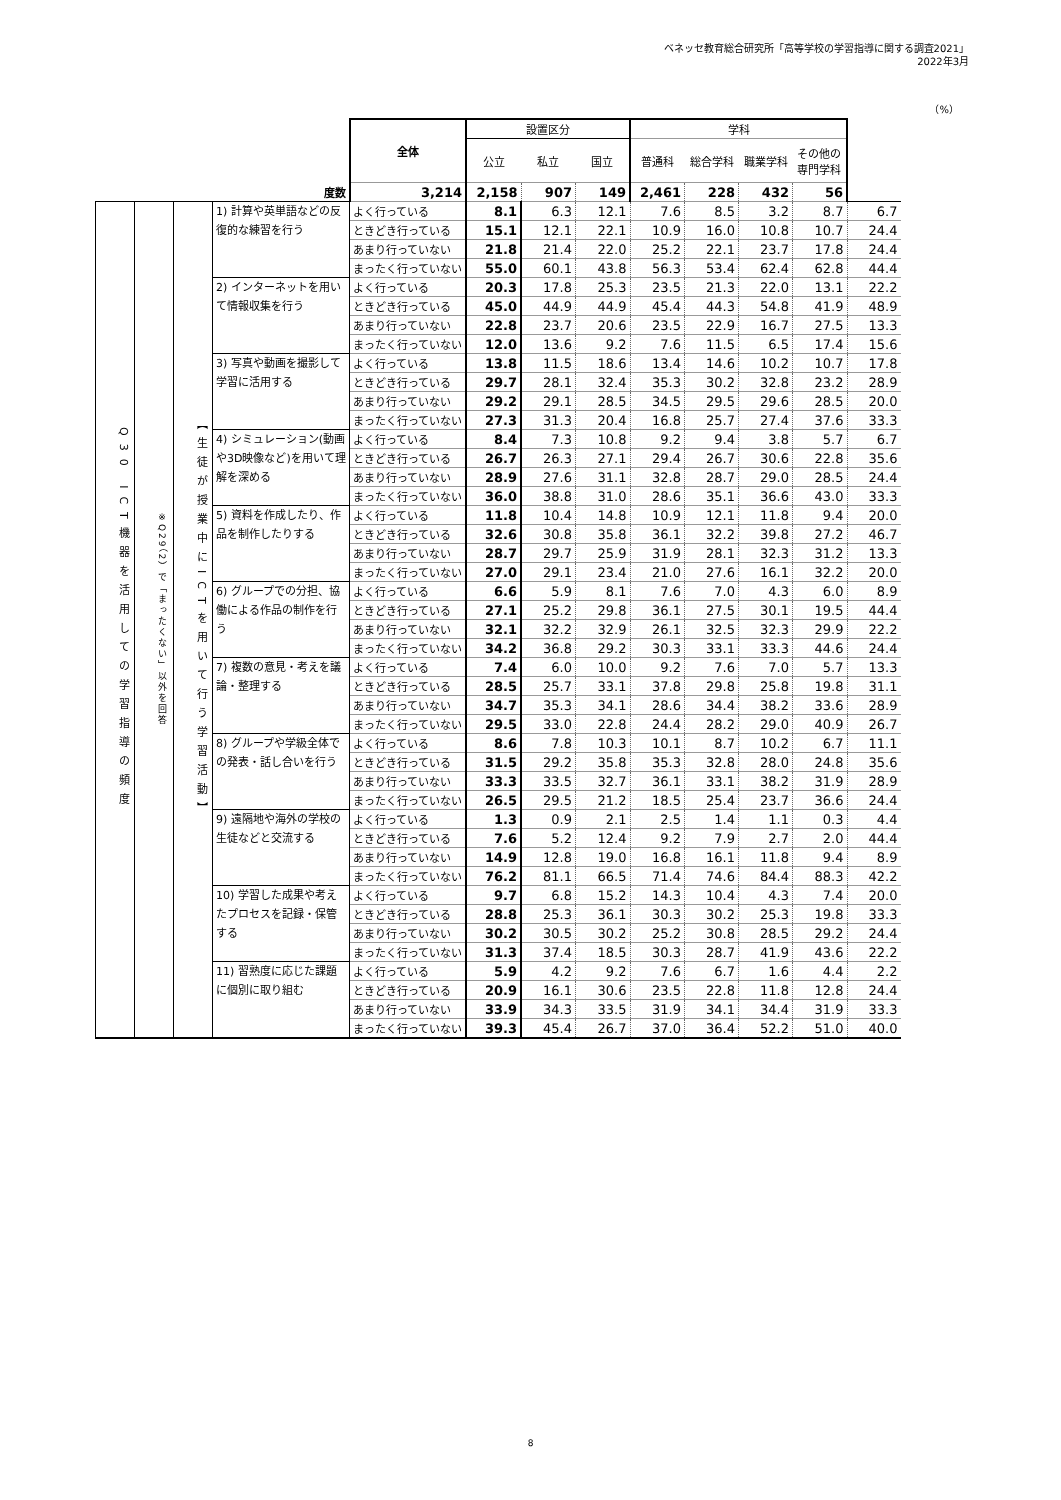ベネッセ教育総合研究所「高等学校の学習指導に関する調査2021」
2022年3月
（%）
| | | | | 全体 | 設置区分 | | | 学科 | | | | |
| | | | | | 公立 | 私立 | 国立 | 普通科 | 総合学科 | 職業学科 | その他の専門学科 | |
| 度数 | | | | 3,214 | 2,158 | 907 | 149 | 2,461 | 228 | 432 | 56 | |
| Q30 ICT機器を活用しての学習指導の頻度 | ※Q29（2）で「まったくない」以外を回答 | 【生徒が授業中にICTを用いて行う学習活動】 | 1) 計算や英単語などの反復的な練習を行う | よく行っている | 8.1 | 6.3 | 12.1 | 7.6 | 8.5 | 3.2 | 8.7 | 6.7 |
| | | | | ときどき行っている | 15.1 | 12.1 | 22.1 | 10.9 | 16.0 | 10.8 | 10.7 | 24.4 |
| | | | | あまり行っていない | 21.8 | 21.4 | 22.0 | 25.2 | 22.1 | 23.7 | 17.8 | 24.4 |
| | | | | まったく行っていない | 55.0 | 60.1 | 43.8 | 56.3 | 53.4 | 62.4 | 62.8 | 44.4 |
| | | | 2) インターネットを用いて情報収集を行う | よく行っている | 20.3 | 17.8 | 25.3 | 23.5 | 21.3 | 22.0 | 13.1 | 22.2 |
| | | | | ときどき行っている | 45.0 | 44.9 | 44.9 | 45.4 | 44.3 | 54.8 | 41.9 | 48.9 |
| | | | | あまり行っていない | 22.8 | 23.7 | 20.6 | 23.5 | 22.9 | 16.7 | 27.5 | 13.3 |
| | | | | まったく行っていない | 12.0 | 13.6 | 9.2 | 7.6 | 11.5 | 6.5 | 17.4 | 15.6 |
| | | | 3) 写真や動画を撮影して学習に活用する | よく行っている | 13.8 | 11.5 | 18.6 | 13.4 | 14.6 | 10.2 | 10.7 | 17.8 |
| | | | | ときどき行っている | 29.7 | 28.1 | 32.4 | 35.3 | 30.2 | 32.8 | 23.2 | 28.9 |
| | | | | あまり行っていない | 29.2 | 29.1 | 28.5 | 34.5 | 29.5 | 29.6 | 28.5 | 20.0 |
| | | | | まったく行っていない | 27.3 | 31.3 | 20.4 | 16.8 | 25.7 | 27.4 | 37.6 | 33.3 |
| | | | 4) シミュレーション(動画や3D映像など)を用いて理解を深める | よく行っている | 8.4 | 7.3 | 10.8 | 9.2 | 9.4 | 3.8 | 5.7 | 6.7 |
| | | | | ときどき行っている | 26.7 | 26.3 | 27.1 | 29.4 | 26.7 | 30.6 | 22.8 | 35.6 |
| | | | | あまり行っていない | 28.9 | 27.6 | 31.1 | 32.8 | 28.7 | 29.0 | 28.5 | 24.4 |
| | | | | まったく行っていない | 36.0 | 38.8 | 31.0 | 28.6 | 35.1 | 36.6 | 43.0 | 33.3 |
| | | | 5) 資料を作成したり、作品を制作したりする | よく行っている | 11.8 | 10.4 | 14.8 | 10.9 | 12.1 | 11.8 | 9.4 | 20.0 |
| | | | | ときどき行っている | 32.6 | 30.8 | 35.8 | 36.1 | 32.2 | 39.8 | 27.2 | 46.7 |
| | | | | あまり行っていない | 28.7 | 29.7 | 25.9 | 31.9 | 28.1 | 32.3 | 31.2 | 13.3 |
| | | | | まったく行っていない | 27.0 | 29.1 | 23.4 | 21.0 | 27.6 | 16.1 | 32.2 | 20.0 |
| | | | 6) グループでの分担、協働による作品の制作を行う | よく行っている | 6.6 | 5.9 | 8.1 | 7.6 | 7.0 | 4.3 | 6.0 | 8.9 |
| | | | | ときどき行っている | 27.1 | 25.2 | 29.8 | 36.1 | 27.5 | 30.1 | 19.5 | 44.4 |
| | | | | あまり行っていない | 32.1 | 32.2 | 32.9 | 26.1 | 32.5 | 32.3 | 29.9 | 22.2 |
| | | | | まったく行っていない | 34.2 | 36.8 | 29.2 | 30.3 | 33.1 | 33.3 | 44.6 | 24.4 |
| | | | 7) 複数の意見・考えを議論・整理する | よく行っている | 7.4 | 6.0 | 10.0 | 9.2 | 7.6 | 7.0 | 5.7 | 13.3 |
| | | | | ときどき行っている | 28.5 | 25.7 | 33.1 | 37.8 | 29.8 | 25.8 | 19.8 | 31.1 |
| | | | | あまり行っていない | 34.7 | 35.3 | 34.1 | 28.6 | 34.4 | 38.2 | 33.6 | 28.9 |
| | | | | まったく行っていない | 29.5 | 33.0 | 22.8 | 24.4 | 28.2 | 29.0 | 40.9 | 26.7 |
| | | | 8) グループや学級全体での発表・話し合いを行う | よく行っている | 8.6 | 7.8 | 10.3 | 10.1 | 8.7 | 10.2 | 6.7 | 11.1 |
| | | | | ときどき行っている | 31.5 | 29.2 | 35.8 | 35.3 | 32.8 | 28.0 | 24.8 | 35.6 |
| | | | | あまり行っていない | 33.3 | 33.5 | 32.7 | 36.1 | 33.1 | 38.2 | 31.9 | 28.9 |
| | | | | まったく行っていない | 26.5 | 29.5 | 21.2 | 18.5 | 25.4 | 23.7 | 36.6 | 24.4 |
| | | | 9) 遠隔地や海外の学校の生徒などと交流する | よく行っている | 1.3 | 0.9 | 2.1 | 2.5 | 1.4 | 1.1 | 0.3 | 4.4 |
| | | | | ときどき行っている | 7.6 | 5.2 | 12.4 | 9.2 | 7.9 | 2.7 | 2.0 | 44.4 |
| | | | | あまり行っていない | 14.9 | 12.8 | 19.0 | 16.8 | 16.1 | 11.8 | 9.4 | 8.9 |
| | | | | まったく行っていない | 76.2 | 81.1 | 66.5 | 71.4 | 74.6 | 84.4 | 88.3 | 42.2 |
| | | | 10) 学習した成果や考えたプロセスを記録・保管する | よく行っている | 9.7 | 6.8 | 15.2 | 14.3 | 10.4 | 4.3 | 7.4 | 20.0 |
| | | | | ときどき行っている | 28.8 | 25.3 | 36.1 | 30.3 | 30.2 | 25.3 | 19.8 | 33.3 |
| | | | | あまり行っていない | 30.2 | 30.5 | 30.2 | 25.2 | 30.8 | 28.5 | 29.2 | 24.4 |
| | | | | まったく行っていない | 31.3 | 37.4 | 18.5 | 30.3 | 28.7 | 41.9 | 43.6 | 22.2 |
| | | | 11) 習熟度に応じた課題に個別に取り組む | よく行っている | 5.9 | 4.2 | 9.2 | 7.6 | 6.7 | 1.6 | 4.4 | 2.2 |
| | | | | ときどき行っている | 20.9 | 16.1 | 30.6 | 23.5 | 22.8 | 11.8 | 12.8 | 24.4 |
| | | | | あまり行っていない | 33.9 | 34.3 | 33.5 | 31.9 | 34.1 | 34.4 | 31.9 | 33.3 |
| | | | | まったく行っていない | 39.3 | 45.4 | 26.7 | 37.0 | 36.4 | 52.2 | 51.0 | 40.0 |
8